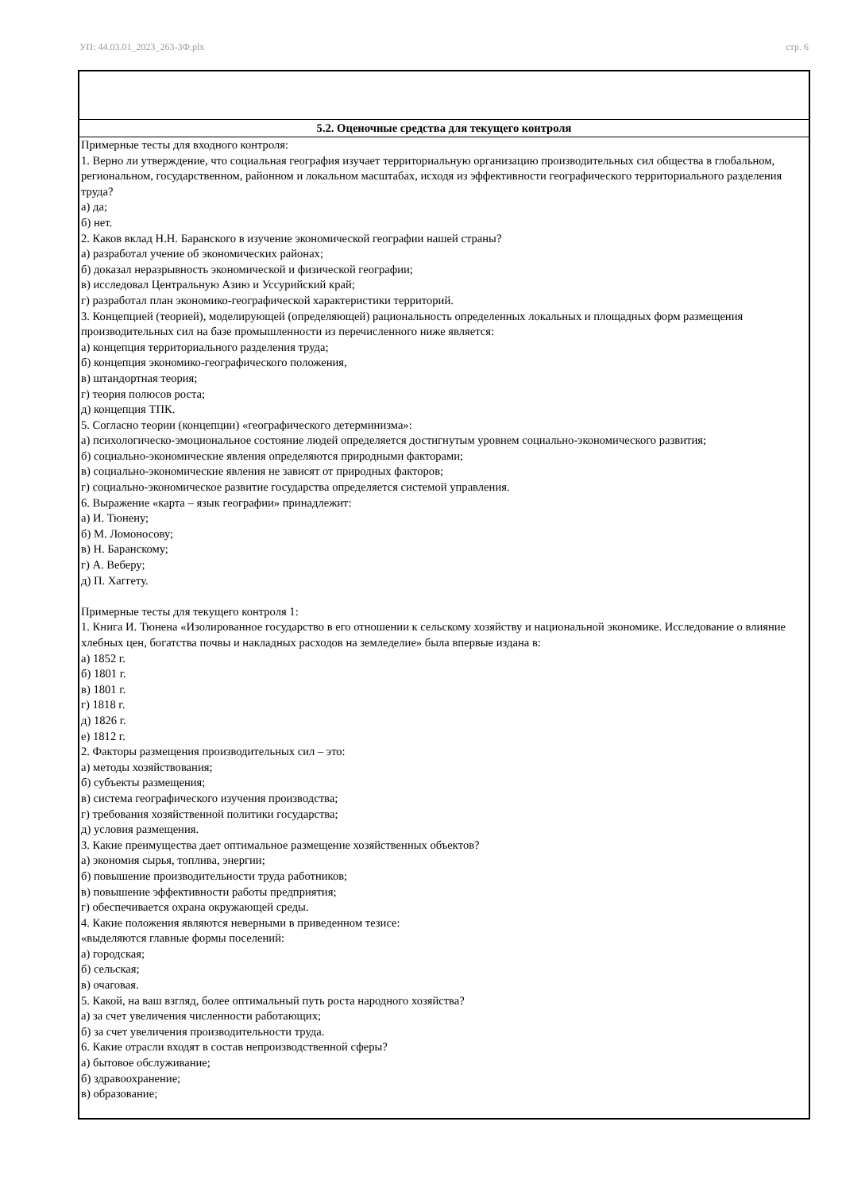УП: 44.03.01_2023_263-3Ф.plx стр. 6
| 5.2. Оценочные средства для текущего контроля |
| --- |
| Примерные тесты для входного контроля: 1. Верно ли утверждение, что социальная география изучает территориальную организацию производительных сил общества в глобальном, региональном, государственном, районном и локальном масштабах, исходя из эффективности географического территориального разделения труда? а) да; б) нет. 2. Каков вклад Н.Н. Баранского в изучение экономической географии нашей страны? а) разработал учение об экономических районах; б) доказал неразрывность экономической и физической географии; в) исследовал Центральную Азию и Уссурийский край; г) разработал план экономико-географической характеристики территорий. 3. Концепцией (теорией), моделирующей (определяющей) рациональность определенных локальных и площадных форм размещения производительных сил на базе промышленности из перечисленного ниже является: а) концепция территориального разделения труда; б) концепция экономико-географического положения, в) штандортная теория; г) теория полюсов роста; д) концепция ТПК. 5. Согласно теории (концепции) «географического детерминизма»: а) психологическо-эмоциональное состояние людей определяется достигнутым уровнем социально-экономического развития; б) социально-экономические явления определяются природными факторами; в) социально-экономические явления не зависят от природных факторов; г) социально-экономическое развитие государства определяется системой управления. 6. Выражение «карта – язык географии» принадлежит: а) И. Тюнену; б) М. Ломоносову; в) Н. Баранскому; г) А. Веберу; д) П. Хаггету. Примерные тесты для текущего контроля 1: 1. Книга И. Тюнена «Изолированное государство в его отношении к сельскому хозяйству и национальной экономике. Исследование о влияние хлебных цен, богатства почвы и накладных расходов на земледелие» была впервые издана в: а) 1852 г. б) 1801 г. в) 1801 г. г) 1818 г. д) 1826 г. е) 1812 г. 2. Факторы размещения производительных сил – это: а) методы хозяйствования; б) субъекты размещения; в) система географического изучения производства; г) требования хозяйственной политики государства; д) условия размещения. 3. Какие преимущества дает оптимальное размещение хозяйственных объектов? а) экономия сырья, топлива, энергии; б) повышение производительности труда работников; в) повышение эффективности работы предприятия; г) обеспечивается охрана окружающей среды. 4. Какие положения являются неверными в приведенном тезисе: «выделяются главные формы поселений: а) городская; б) сельская; в) очаговая. 5. Какой, на ваш взгляд, более оптимальный путь роста народного хозяйства? а) за счет увеличения численности работающих; б) за счет увеличения производительности труда. 6. Какие отрасли входят в состав непроизводственной сферы? а) бытовое обслуживание; б) здравоохранение; в) образование; |